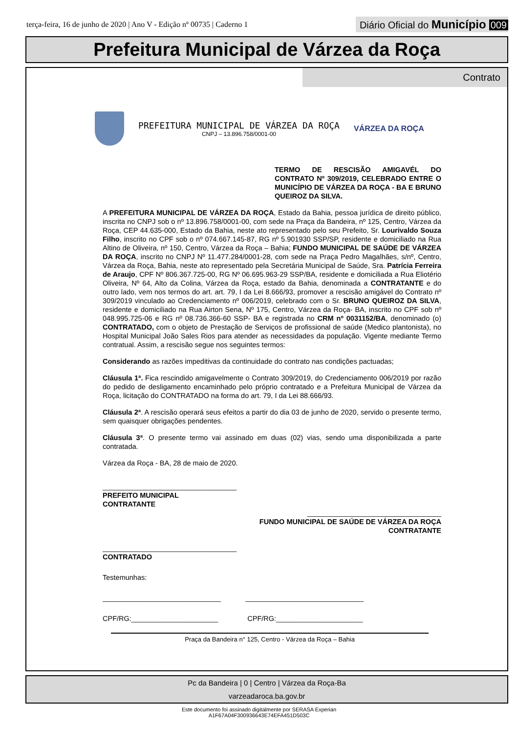terça-feira, 16 de junho de 2020 | Ano V - Edição nº 00735 | Caderno 1
Diário Oficial do Município 009
Prefeitura Municipal de Várzea da Roça
Contrato
PREFEITURA MUNICIPAL DE VÁRZEA DA ROÇA
CNPJ – 13.896.758/0001-00
VÁRZEA DA ROÇA
TERMO DE RESCISÃO AMIGAVÉL DO CONTRATO Nº 309/2019, CELEBRADO ENTRE O MUNICÍPIO DE VÁRZEA DA ROÇA - BA E BRUNO QUEIROZ DA SILVA.
A PREFEITURA MUNICIPAL DE VÁRZEA DA ROÇA, Estado da Bahia, pessoa jurídica de direito público, inscrita no CNPJ sob o nº 13.896.758/0001-00, com sede na Praça da Bandeira, nº 125, Centro, Várzea da Roça, CEP 44.635-000, Estado da Bahia, neste ato representado pelo seu Prefeito, Sr. Lourivaldo Souza Filho, inscrito no CPF sob o nº 074.667.145-87, RG nº 5.901930 SSP/SP, residente e domiciliado na Rua Altino de Oliveira, nº 150, Centro, Várzea da Roça – Bahia; FUNDO MUNICIPAL DE SAÚDE DE VÁRZEA DA ROÇA, inscrito no CNPJ Nº 11.477.284/0001-28, com sede na Praça Pedro Magalhães, s/nº, Centro, Várzea da Roça, Bahia, neste ato representado pela Secretária Municipal de Saúde, Sra. Patrícia Ferreira de Araujo, CPF Nº 806.367.725-00, RG Nº 06.695.963-29 SSP/BA, residente e domiciliada a Rua Eliotério Oliveira, Nº 64, Alto da Colina, Várzea da Roça, estado da Bahia, denominada a CONTRATANTE e do outro lado, vem nos termos do art. art. 79, I da Lei 8.666/93, promover a rescisão amigável do Contrato nº 309/2019 vinculado ao Credenciamento nº 006/2019, celebrado com o Sr. BRUNO QUEIROZ DA SILVA, residente e domiciliado na Rua Airton Sena, Nº 175, Centro, Várzea da Roça- BA, inscrito no CPF sob nº 048.995.725-06 e RG nº 08.736.366-60 SSP- BA e registrada no CRM nº 0031152/BA, denominado (o) CONTRATADO, com o objeto de Prestação de Serviços de profissional de saúde (Medico plantonista), no Hospital Municipal João Sales Rios para atender as necessidades da população. Vigente mediante Termo contratual. Assim, a rescisão segue nos seguintes termos:
Considerando as razões impeditivas da continuidade do contrato nas condições pactuadas;
Cláusula 1ª. Fica rescindido amigavelmente o Contrato 309/2019, do Credenciamento 006/2019 por razão do pedido de desligamento encaminhado pelo próprio contratado e a Prefeitura Municipal de Várzea da Roça, licitação do CONTRATADO na forma do art. 79, I da Lei 88.666/93.
Cláusula 2ª. A rescisão operará seus efeitos a partir do dia 03 de junho de 2020, servido o presente termo, sem quaisquer obrigações pendentes.
Cláusula 3ª. O presente termo vai assinado em duas (02) vias, sendo uma disponibilizada a parte contratada.
Várzea da Roça - BA, 28 de maio de 2020.
__________________________________
PREFEITO MUNICIPAL
CONTRATANTE
__________________________________
FUNDO MUNICIPAL DE SAÚDE DE VÁRZEA DA ROÇA
CONTRATANTE
__________________________________
CONTRATADO
Testemunhas:
______________________________ ______________________________
CPF/RG:______________________ CPF/RG:______________________
Praça da Bandeira n° 125, Centro - Várzea da Roça – Bahia
Pc da Bandeira | 0 | Centro | Várzea da Roça-Ba
varzeadaroca.ba.gov.br
Este documento foi assinado digitalmente por SERASA Experian
A1F67A04F300936643E74EFA451D503C